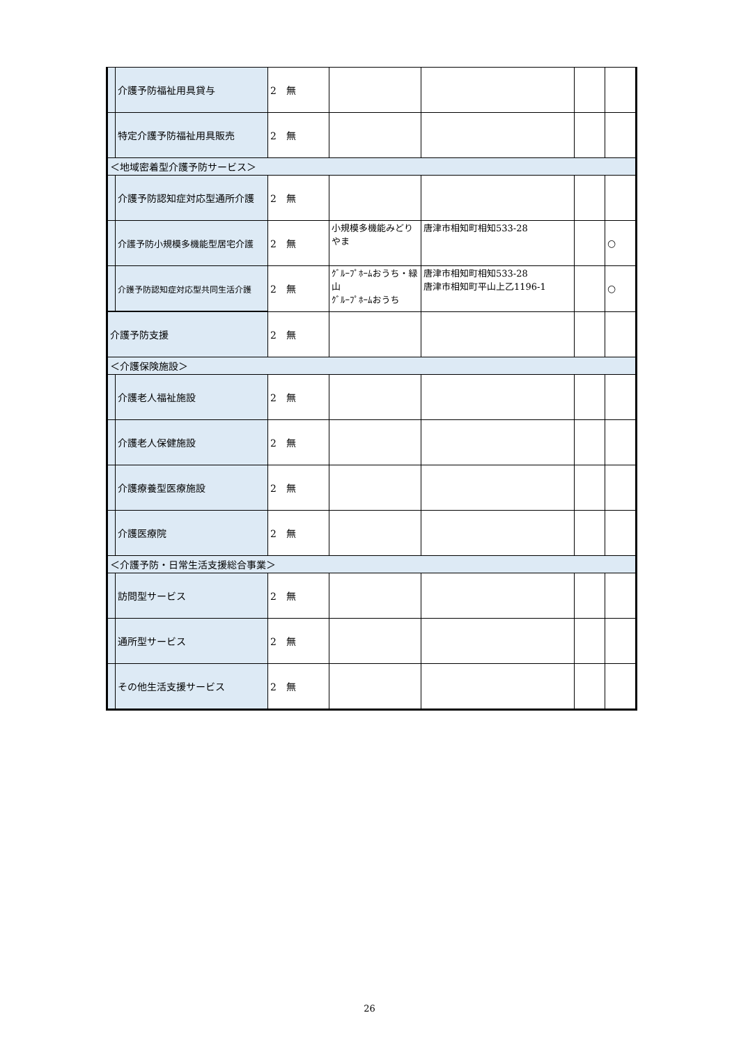| | 介護予防福祉用具貸与 | 2 無 | | | | |
| | 特定介護予防福祉用具販売 | 2 無 | | | | |
| ＜地域密着型介護予防サービス＞ | | | | | | |
| | 介護予防認知症対応型通所介護 | 2 無 | | | | |
| | 介護予防小規模多機能型居宅介護 | 2 無 | 小規模多機能みどりやま | 唐津市相知町相知533-28 | | ○ |
| | 介護予防認知症対応型共同生活介護 | 2 無 | ｸﾞﾙｰﾌﾟﾎｰﾑおうち・緑山 ｸﾞﾙｰﾌﾟﾎｰﾑおうち | 唐津市相知町相知533-28 唐津市相知町平山上乙1196-1 | | ○ |
| 介護予防支援 | | 2 無 | | | | |
| ＜介護保険施設＞ | | | | | | |
| | 介護老人福祉施設 | 2 無 | | | | |
| | 介護老人保健施設 | 2 無 | | | | |
| | 介護療養型医療施設 | 2 無 | | | | |
| | 介護医療院 | 2 無 | | | | |
| ＜介護予防・日常生活支援総合事業＞ | | | | | | |
| | 訪問型サービス | 2 無 | | | | |
| | 通所型サービス | 2 無 | | | | |
| | その他生活支援サービス | 2 無 | | | | |
26